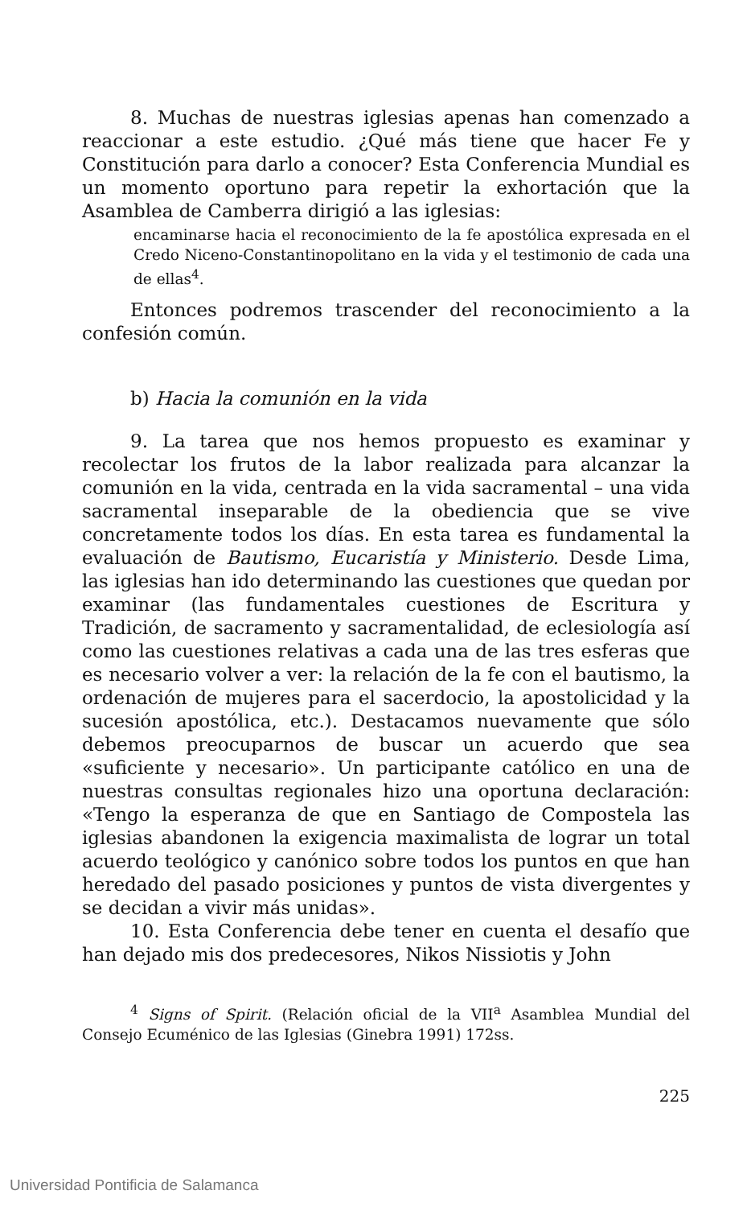8. Muchas de nuestras iglesias apenas han comenzado a reaccionar a este estudio. ¿Qué más tiene que hacer Fe y Constitución para darlo a conocer? Esta Conferencia Mundial es un momento oportuno para repetir la exhortación que la Asamblea de Camberra dirigió a las iglesias:
encaminarse hacia el reconocimiento de la fe apostólica expresada en el Credo Niceno-Constantinopolitano en la vida y el testimonio de cada una de ellas<sup>4</sup>.
Entonces podremos trascender del reconocimiento a la confesión común.
b) Hacia la comunión en la vida
9. La tarea que nos hemos propuesto es examinar y recolectar los frutos de la labor realizada para alcanzar la comunión en la vida, centrada en la vida sacramental – una vida sacramental inseparable de la obediencia que se vive concretamente todos los días. En esta tarea es fundamental la evaluación de Bautismo, Eucaristía y Ministerio. Desde Lima, las iglesias han ido determinando las cuestiones que quedan por examinar (las fundamentales cuestiones de Escritura y Tradición, de sacramento y sacramentalidad, de eclesiología así como las cuestiones relativas a cada una de las tres esferas que es necesario volver a ver: la relación de la fe con el bautismo, la ordenación de mujeres para el sacerdocio, la apostolicidad y la sucesión apostólica, etc.). Destacamos nuevamente que sólo debemos preocuparnos de buscar un acuerdo que sea «suficiente y necesario». Un participante católico en una de nuestras consultas regionales hizo una oportuna declaración: «Tengo la esperanza de que en Santiago de Compostela las iglesias abandonen la exigencia maximalista de lograr un total acuerdo teológico y canónico sobre todos los puntos en que han heredado del pasado posiciones y puntos de vista divergentes y se decidan a vivir más unidas».
10. Esta Conferencia debe tener en cuenta el desafío que han dejado mis dos predecesores, Nikos Nissiotis y John
<sup>4</sup> Signs of Spirit. (Relación oficial de la VII<sup>a</sup> Asamblea Mundial del Consejo Ecuménico de las Iglesias (Ginebra 1991) 172ss.
225
Universidad Pontificia de Salamanca